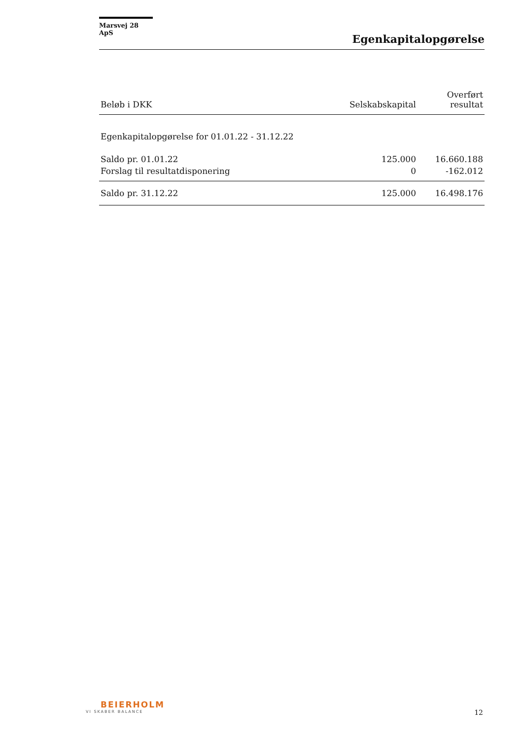Marsvej 28 ApS
Egenkapitalopgørelse
| Beløb i DKK | Selskabskapital | Overført resultat |
| --- | --- | --- |
| Egenkapitalopgørelse for 01.01.22 - 31.12.22 | | |
| Saldo pr. 01.01.22 | 125.000 | 16.660.188 |
| Forslag til resultatdisponering | 0 | -162.012 |
| Saldo pr. 31.12.22 | 125.000 | 16.498.176 |
BEIERHOLM
VI SKABER BALANCE
12